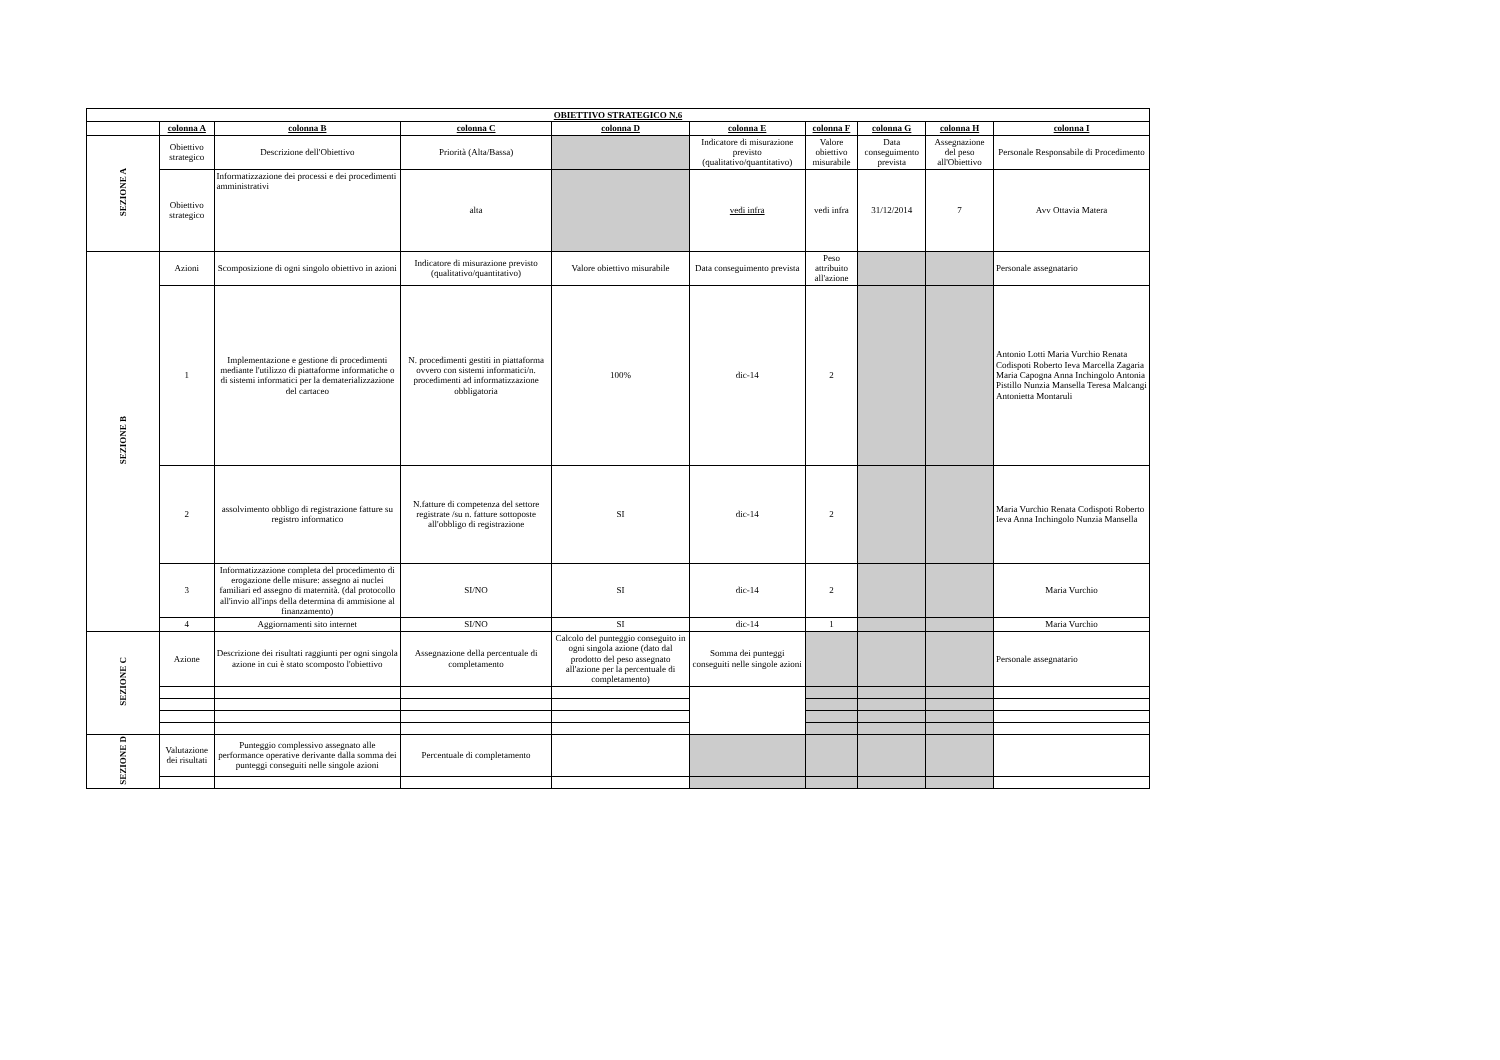| OBIETTIVO STRATEGICO N.6 | | | | | | | | | |
| --- | --- | --- | --- | --- | --- | --- | --- | --- | --- |
| | colonna A | colonna B | colonna C | colonna D | colonna E | colonna F | colonna G | colonna H | colonna I |
| SEZIONE A | Obiettivo strategico | Descrizione dell'Obiettivo | Priorità (Alta/Bassa) | | Indicatore di misurazione previsto (qualitativo/quantitativo) | Valore obiettivo misurabile | Data conseguimento prevista | Assegnazione del peso all'Obiettivo | Personale Responsabile di Procedimento |
| | Obiettivo strategico | Informatizzazione dei processi e dei procedimenti amministrativi | alta | | vedi infra | vedi infra | 31/12/2014 | 7 | Avv Ottavia Matera |
| SEZIONE B | Azioni | Scomposizione di ogni singolo obiettivo in azioni | Indicatore di misurazione previsto (qualitativo/quantitativo) | Valore obiettivo misurabile | Data conseguimento prevista | Peso attribuito all'azione | | | Personale assegnatario |
| | 1 | Implementazione e gestione di procedimenti mediante l'utilizzo di piattaforme informatiche o di sistemi informatici per la dematerializzazione del cartaceo | N. procedimenti gestiti in piattaforma ovvero con sistemi informatici/n. procedimenti ad informatizzazione obbligatoria | 100% | dic-14 | 2 | | | Antonio Lotti Maria Vurchio Renata Codispoti Roberto Ieva Marcella Zagaria Maria Capogna Anna Inchingolo Antonia Pistillo Nunzia Mansella Teresa Malcangi Antonietta Montaruli |
| | 2 | assolvimento obbligo di registrazione fatture su registro informatico | N.fatture di competenza del settore registrate /su n. fatture sottoposte all'obbligo di registrazione | SI | dic-14 | 2 | | | Maria Vurchio Renata Codispoti Roberto Ieva Anna Inchingolo Nunzia Mansella |
| | 3 | Informatizzazione completa del procedimento di erogazione delle misure: assegno ai nuclei familiari ed assegno di maternità. (dal protocollo all'invio all'inps della determina di ammisione al finanzamento) | SI/NO | SI | dic-14 | 2 | | | Maria Vurchio |
| | 4 | Aggiornamenti sito internet | SI/NO | SI | dic-14 | 1 | | | Maria Vurchio |
| SEZIONE C | Azione | Descrizione dei risultati raggiunti per ogni singola azione in cui è stato scomposto l'obiettivo | Assegnazione della percentuale di completamento | Calcolo del punteggio conseguito in ogni singola azione (dato dal prodotto del peso assegnato all'azione per la percentuale di completamento) | Somma dei punteggi conseguiti nelle singole azioni | | | | Personale assegnatario |
| SEZIONE D | Valutazione dei risultati | Punteggio complessivo assegnato alle performance operative derivante dalla somma dei punteggi conseguiti nelle singole azioni | Percentuale di completamento | | | | | | |